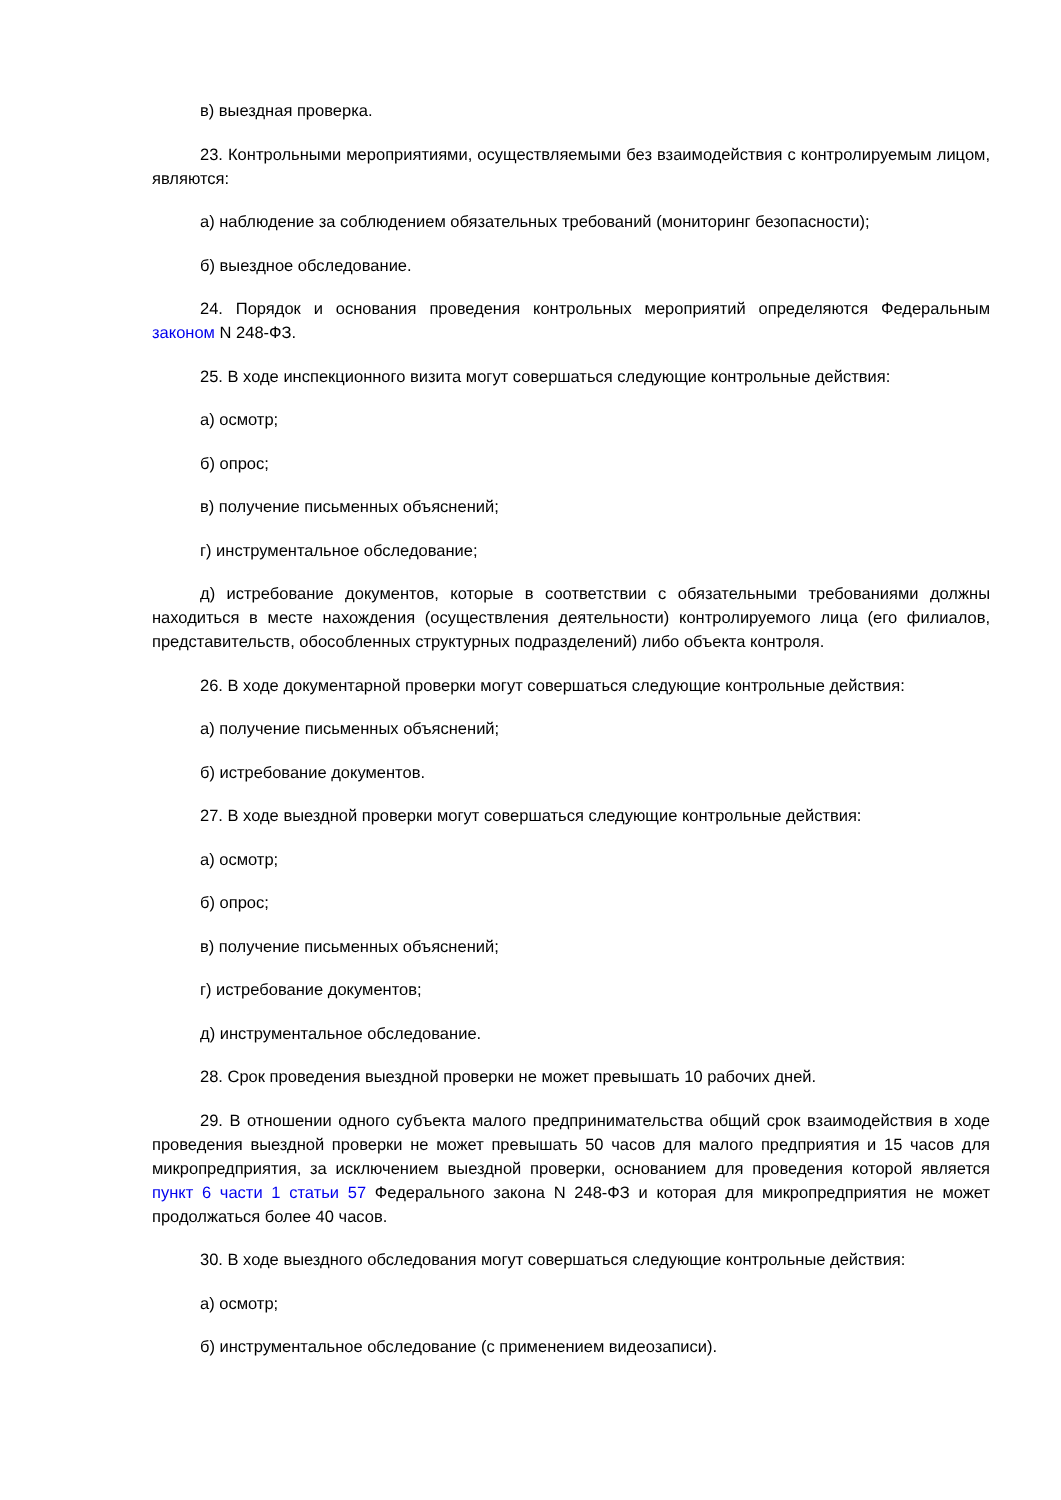в) выездная проверка.
23. Контрольными мероприятиями, осуществляемыми без взаимодействия с контролируемым лицом, являются:
а) наблюдение за соблюдением обязательных требований (мониторинг безопасности);
б) выездное обследование.
24. Порядок и основания проведения контрольных мероприятий определяются Федеральным законом N 248-ФЗ.
25. В ходе инспекционного визита могут совершаться следующие контрольные действия:
а) осмотр;
б) опрос;
в) получение письменных объяснений;
г) инструментальное обследование;
д) истребование документов, которые в соответствии с обязательными требованиями должны находиться в месте нахождения (осуществления деятельности) контролируемого лица (его филиалов, представительств, обособленных структурных подразделений) либо объекта контроля.
26. В ходе документарной проверки могут совершаться следующие контрольные действия:
а) получение письменных объяснений;
б) истребование документов.
27. В ходе выездной проверки могут совершаться следующие контрольные действия:
а) осмотр;
б) опрос;
в) получение письменных объяснений;
г) истребование документов;
д) инструментальное обследование.
28. Срок проведения выездной проверки не может превышать 10 рабочих дней.
29. В отношении одного субъекта малого предпринимательства общий срок взаимодействия в ходе проведения выездной проверки не может превышать 50 часов для малого предприятия и 15 часов для микропредприятия, за исключением выездной проверки, основанием для проведения которой является пункт 6 части 1 статьи 57 Федерального закона N 248-ФЗ и которая для микропредприятия не может продолжаться более 40 часов.
30. В ходе выездного обследования могут совершаться следующие контрольные действия:
а) осмотр;
б) инструментальное обследование (с применением видеозаписи).